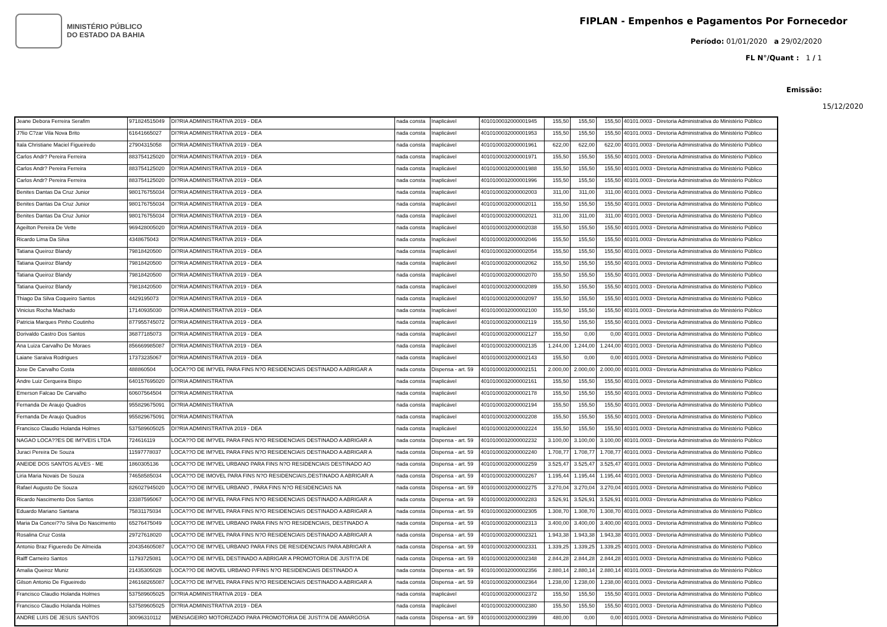MINISTÉRIO PÚBLICO
DO ESTADO DA BAHIA
FIPLAN - Empenhos e Pagamentos Por Fornecedor
Período: 01/01/2020 a 29/02/2020
FL N°/Quant : 1 / 1
Emissão:
15/12/2020
| Jeane Debora Ferreira Serafim | 971824515049 | DI?RIA ADMINISTRATIVA 2019 - DEA | nada consta | Inaplicável | 4010100032000001945 | 155,50 | 155,50 | 155,50 | 40101.0003 - Diretoria Administrativa do Ministério Público |
| J?lio C?zar Vila Nova Brito | 61641665027 | DI?RIA ADMINISTRATIVA 2019 - DEA | nada consta | Inaplicável | 4010100032000001953 | 155,50 | 155,50 | 155,50 | 40101.0003 - Diretoria Administrativa do Ministério Público |
| Itala Christiane Maciel Figueiredo | 27904315058 | DI?RIA ADMINISTRATIVA 2019 - DEA | nada consta | Inaplicável | 4010100032000001961 | 622,00 | 622,00 | 622,00 | 40101.0003 - Diretoria Administrativa do Ministério Público |
| Carlos Andr? Pereira Ferreira | 883754125020 | DI?RIA ADMINISTRATIVA 2019 - DEA | nada consta | Inaplicável | 4010100032000001971 | 155,50 | 155,50 | 155,50 | 40101.0003 - Diretoria Administrativa do Ministério Público |
| Carlos Andr? Pereira Ferreira | 883754125020 | DI?RIA ADMINISTRATIVA 2019 - DEA | nada consta | Inaplicável | 4010100032000001988 | 155,50 | 155,50 | 155,50 | 40101.0003 - Diretoria Administrativa do Ministério Público |
| Carlos Andr? Pereira Ferreira | 883754125020 | DI?RIA ADMINISTRATIVA 2019 - DEA | nada consta | Inaplicável | 4010100032000001996 | 155,50 | 155,50 | 155,50 | 40101.0003 - Diretoria Administrativa do Ministério Público |
| Benites Dantas Da Cruz Junior | 980176755034 | DI?RIA ADMINISTRATIVA 2019 - DEA | nada consta | Inaplicável | 4010100032000002003 | 311,00 | 311,00 | 311,00 | 40101.0003 - Diretoria Administrativa do Ministério Público |
| Benites Dantas Da Cruz Junior | 980176755034 | DI?RIA ADMINISTRATIVA 2019 - DEA | nada consta | Inaplicável | 4010100032000002011 | 155,50 | 155,50 | 155,50 | 40101.0003 - Diretoria Administrativa do Ministério Público |
| Benites Dantas Da Cruz Junior | 980176755034 | DI?RIA ADMINISTRATIVA 2019 - DEA | nada consta | Inaplicável | 4010100032000002021 | 311,00 | 311,00 | 311,00 | 40101.0003 - Diretoria Administrativa do Ministério Público |
| Ageilton Pereira De Vette | 969428005020 | DI?RIA ADMINISTRATIVA 2019 - DEA | nada consta | Inaplicável | 4010100032000002038 | 155,50 | 155,50 | 155,50 | 40101.0003 - Diretoria Administrativa do Ministério Público |
| Ricardo Lima Da Silva | 4348675043 | DI?RIA ADMINISTRATIVA 2019 - DEA | nada consta | Inaplicável | 4010100032000002046 | 155,50 | 155,50 | 155,50 | 40101.0003 - Diretoria Administrativa do Ministério Público |
| Tatiana Queiroz Blandy | 79818420500 | DI?RIA ADMINISTRATIVA 2019 - DEA | nada consta | Inaplicável | 4010100032000002054 | 155,50 | 155,50 | 155,50 | 40101.0003 - Diretoria Administrativa do Ministério Público |
| Tatiana Queiroz Blandy | 79818420500 | DI?RIA ADMINISTRATIVA 2019 - DEA | nada consta | Inaplicável | 4010100032000002062 | 155,50 | 155,50 | 155,50 | 40101.0003 - Diretoria Administrativa do Ministério Público |
| Tatiana Queiroz Blandy | 79818420500 | DI?RIA ADMINISTRATIVA 2019 - DEA | nada consta | Inaplicável | 4010100032000002070 | 155,50 | 155,50 | 155,50 | 40101.0003 - Diretoria Administrativa do Ministério Público |
| Tatiana Queiroz Blandy | 79818420500 | DI?RIA ADMINISTRATIVA 2019 - DEA | nada consta | Inaplicável | 4010100032000002089 | 155,50 | 155,50 | 155,50 | 40101.0003 - Diretoria Administrativa do Ministério Público |
| Thiago Da Silva Coqueiro Santos | 4429195073 | DI?RIA ADMINISTRATIVA 2019 - DEA | nada consta | Inaplicável | 4010100032000002097 | 155,50 | 155,50 | 155,50 | 40101.0003 - Diretoria Administrativa do Ministério Público |
| Vinicius Rocha Machado | 17140935030 | DI?RIA ADMINISTRATIVA 2019 - DEA | nada consta | Inaplicável | 4010100032000002100 | 155,50 | 155,50 | 155,50 | 40101.0003 - Diretoria Administrativa do Ministério Público |
| Patricia Marques Pinho Coutinho | 877955745072 | DI?RIA ADMINISTRATIVA 2019 - DEA | nada consta | Inaplicável | 4010100032000002119 | 155,50 | 155,50 | 155,50 | 40101.0003 - Diretoria Administrativa do Ministério Público |
| Dorivaldo Castro Dos Santos | 36877185073 | DI?RIA ADMINISTRATIVA 2019 - DEA | nada consta | Inaplicável | 4010100032000002127 | 155,50 | 0,00 | 0,00 | 40101.0003 - Diretoria Administrativa do Ministério Público |
| Ana Luiza Carvalho De Moraes | 856669985087 | DI?RIA ADMINISTRATIVA 2019 - DEA | nada consta | Inaplicável | 4010100032000002135 | 1.244,00 | 1.244,00 | 1.244,00 | 40101.0003 - Diretoria Administrativa do Ministério Público |
| Laiane Saraiva Rodrigues | 17373235067 | DI?RIA ADMINISTRATIVA 2019 - DEA | nada consta | Inaplicável | 4010100032000002143 | 155,50 | 0,00 | 0,00 | 40101.0003 - Diretoria Administrativa do Ministério Público |
| Jose De Carvalho Costa | 488860504 | LOCA??O DE IM?VEL PARA FINS N?O RESIDENCIAIS DESTINADO A ABRIGAR A | nada consta | Dispensa - art. 59 | 4010100032000002151 | 2.000,00 | 2.000,00 | 2.000,00 | 40101.0003 - Diretoria Administrativa do Ministério Público |
| Andre Luiz Cerqueira Bispo | 640157695020 | DI?RIA ADMINISTRATIVA | nada consta | Inaplicável | 4010100032000002161 | 155,50 | 155,50 | 155,50 | 40101.0003 - Diretoria Administrativa do Ministério Público |
| Emerson Falcao De Carvalho | 60607564504 | DI?RIA ADMINISTRATIVA | nada consta | Inaplicável | 4010100032000002178 | 155,50 | 155,50 | 155,50 | 40101.0003 - Diretoria Administrativa do Ministério Público |
| Fernanda De Araujo Quadros | 955829675091 | DI?RIA ADMINISTRATIVA | nada consta | Inaplicável | 4010100032000002194 | 155,50 | 155,50 | 155,50 | 40101.0003 - Diretoria Administrativa do Ministério Público |
| Fernanda De Araujo Quadros | 955829675091 | DI?RIA ADMINISTRATIVA | nada consta | Inaplicável | 4010100032000002208 | 155,50 | 155,50 | 155,50 | 40101.0003 - Diretoria Administrativa do Ministério Público |
| Francisco Claudio Holanda Holmes | 537589605025 | DI?RIA ADMINISTRATIVA 2019 - DEA | nada consta | Inaplicável | 4010100032000002224 | 155,50 | 155,50 | 155,50 | 40101.0003 - Diretoria Administrativa do Ministério Público |
| NAGAO LOCA??ES DE IM?VEIS LTDA | 724616119 | LOCA??O DE IM?VEL PARA FINS N?O RESIDENCIAIS DESTINADO A ABRIGAR A | nada consta | Dispensa - art. 59 | 4010100032000002232 | 3.100,00 | 3.100,00 | 3.100,00 | 40101.0003 - Diretoria Administrativa do Ministério Público |
| Juraci Pereira De Souza | 11597778037 | LOCA??O DE IM?VEL PARA FINS N?O RESIDENCIAIS DESTINADO A ABRIGAR A | nada consta | Dispensa - art. 59 | 4010100032000002240 | 1.708,77 | 1.708,77 | 1.708,77 | 40101.0003 - Diretoria Administrativa do Ministério Público |
| ANEIDE DOS SANTOS ALVES - ME | 1860305136 | LOCA??O DE IM?VEL URBANO PARA FINS N?O RESIDENCIAIS DESTINADO AO | nada consta | Dispensa - art. 59 | 4010100032000002259 | 3.525,47 | 3.525,47 | 3.525,47 | 40101.0003 - Diretoria Administrativa do Ministério Público |
| Liria Maria Novais De Souza | 74658585034 | LOCA??O DE IMOVEL PARA FINS N?O RESIDENCIAIS,DESTINADO A ABRIGAR A | nada consta | Dispensa - art. 59 | 4010100032000002267 | 1.195,44 | 1.195,44 | 1.195,44 | 40101.0003 - Diretoria Administrativa do Ministério Público |
| Rafael Augusto De Souza | 826027945020 | LOCA??O DE IM?VEL URBANO , PARA FINS N?O RESIDENCIAIS NA | nada consta | Dispensa - art. 59 | 4010100032000002275 | 3.270,04 | 3.270,04 | 3.270,04 | 40101.0003 - Diretoria Administrativa do Ministério Público |
| Ricardo Nascimento Dos Santos | 23387595067 | LOCA??O DE IM?VEL PARA FINS N?O RESIDENCIAIS DESTINADO A ABRIGAR A | nada consta | Dispensa - art. 59 | 4010100032000002283 | 3.526,91 | 3.526,91 | 3.526,91 | 40101.0003 - Diretoria Administrativa do Ministério Público |
| Eduardo Mariano Santana | 75831175034 | LOCA??O DE IM?VEL PARA FINS N?O RESIDENCIAIS DESTINADO A ABRIGAR A | nada consta | Dispensa - art. 59 | 4010100032000002305 | 1.308,70 | 1.308,70 | 1.308,70 | 40101.0003 - Diretoria Administrativa do Ministério Público |
| Maria Da Concei??o Silva Do Nascimento | 65276475049 | LOCA??O DE IM?VEL URBANO PARA FINS N?O RESIDENCIAIS, DESTINADO A | nada consta | Dispensa - art. 59 | 4010100032000002313 | 3.400,00 | 3.400,00 | 3.400,00 | 40101.0003 - Diretoria Administrativa do Ministério Público |
| Rosalina Cruz Costa | 29727618020 | LOCA??O DE IM?VEL PARA FINS N?O RESIDENCIAIS DESTINADO A ABRIGAR A | nada consta | Dispensa - art. 59 | 4010100032000002321 | 1.943,38 | 1.943,38 | 1.943,38 | 40101.0003 - Diretoria Administrativa do Ministério Público |
| Antonio Braz Figueredo De Almeida | 204354605087 | LOCA??O DE IM?VEL URBANO PARA FINS DE RESIDENCIAIS PARA ABRIGAR A | nada consta | Dispensa - art. 59 | 4010100032000002331 | 1.339,25 | 1.339,25 | 1.339,25 | 40101.0003 - Diretoria Administrativa do Ministério Público |
| Ralff Carneiro Santos | 11793725081 | LOCA??O DE IM?VEL DESTINADO A ABRIGAR A PROMOTORIA DE JUSTI?A DE | nada consta | Dispensa - art. 59 | 4010100032000002348 | 2.844,28 | 2.844,28 | 2.844,28 | 40101.0003 - Diretoria Administrativa do Ministério Público |
| Amalia Queiroz Muniz | 21435305028 | LOCA??O DE IMOVEL URBANO P/FINS N?O RESIDENCIAIS DESTINADO A | nada consta | Dispensa - art. 59 | 4010100032000002356 | 2.880,14 | 2.880,14 | 2.880,14 | 40101.0003 - Diretoria Administrativa do Ministério Público |
| Gilson Antonio De Figueiredo | 246168265087 | LOCA??O DE IM?VEL PARA FINS N?O RESIDENCIAIS DESTINADO A ABRIGAR A | nada consta | Dispensa - art. 59 | 4010100032000002364 | 1.238,00 | 1.238,00 | 1.238,00 | 40101.0003 - Diretoria Administrativa do Ministério Público |
| Francisco Claudio Holanda Holmes | 537589605025 | DI?RIA ADMINISTRATIVA 2019 - DEA | nada consta | Inaplicável | 4010100032000002372 | 155,50 | 155,50 | 155,50 | 40101.0003 - Diretoria Administrativa do Ministério Público |
| Francisco Claudio Holanda Holmes | 537589605025 | DI?RIA ADMINISTRATIVA 2019 - DEA | nada consta | Inaplicável | 4010100032000002380 | 155,50 | 155,50 | 155,50 | 40101.0003 - Diretoria Administrativa do Ministério Público |
| ANDRE LUIS DE JESUS SANTOS | 30096310112 | MENSAGEIRO MOTORIZADO PARA PROMOTORIA DE JUSTI?A DE AMARGOSA | nada consta | Dispensa - art. 59 | 4010100032000002399 | 480,00 | 0,00 | 0,00 | 40101.0003 - Diretoria Administrativa do Ministério Público |